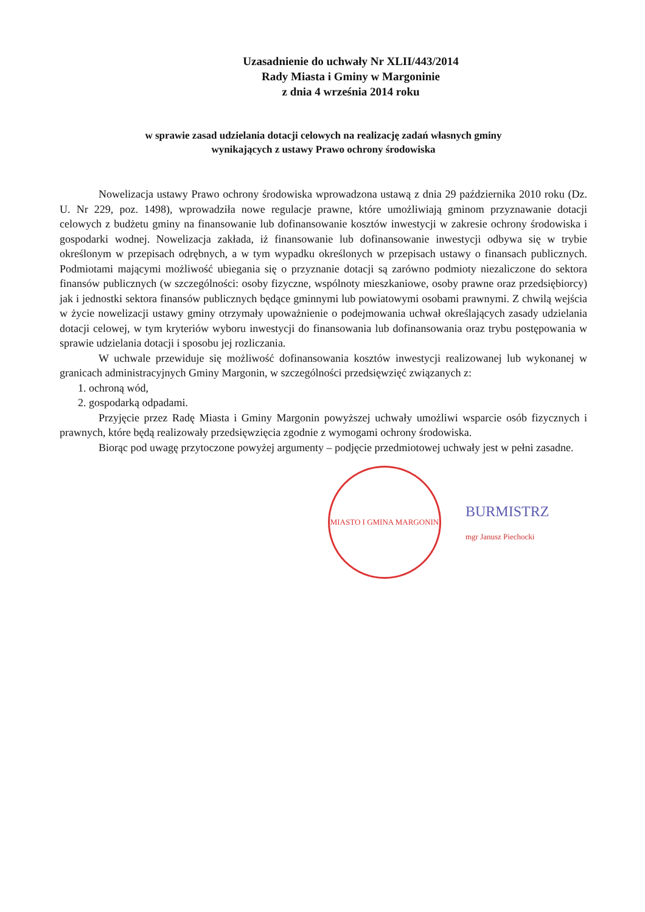Uzasadnienie do uchwały Nr XLII/443/2014
Rady Miasta i Gminy w Margoninie
z dnia 4 września 2014 roku
w sprawie zasad udzielania dotacji celowych na realizację zadań własnych gminy
wynikających z ustawy Prawo ochrony środowiska
Nowelizacja ustawy Prawo ochrony środowiska wprowadzona ustawą z dnia 29 października 2010 roku (Dz. U. Nr 229, poz. 1498), wprowadziła nowe regulacje prawne, które umożliwiają gminom przyznawanie dotacji celowych z budżetu gminy na finansowanie lub dofinansowanie kosztów inwestycji w zakresie ochrony środowiska i gospodarki wodnej. Nowelizacja zakłada, iż finansowanie lub dofinansowanie inwestycji odbywa się w trybie określonym w przepisach odrębnych, a w tym wypadku określonych w przepisach ustawy o finansach publicznych. Podmiotami mającymi możliwość ubiegania się o przyznanie dotacji są zarówno podmioty niezaliczone do sektora finansów publicznych (w szczególności: osoby fizyczne, wspólnoty mieszkaniowe, osoby prawne oraz przedsiębiorcy) jak i jednostki sektora finansów publicznych będące gminnymi lub powiatowymi osobami prawnymi. Z chwilą wejścia w życie nowelizacji ustawy gminy otrzymały upoważnienie o podejmowania uchwał określających zasady udzielania dotacji celowej, w tym kryteriów wyboru inwestycji do finansowania lub dofinansowania oraz trybu postępowania w sprawie udzielania dotacji i sposobu jej rozliczania.
W uchwale przewiduje się możliwość dofinansowania kosztów inwestycji realizowanej lub wykonanej w granicach administracyjnych Gminy Margonin, w szczególności przedsięwzięć związanych z:
1. ochroną wód,
2. gospodarką odpadami.
Przyjęcie przez Radę Miasta i Gminy Margonin powyższej uchwały umożliwi wsparcie osób fizycznych i prawnych, które będą realizowały przedsięwzięcia zgodnie z wymogami ochrony środowiska.
Biorąc pod uwagę przytoczone powyżej argumenty – podjęcie przedmiotowej uchwały jest w pełni zasadne.
MIASTO I GMINA MARGONIN
BURMISTRZ
mgr Janusz Piechocki